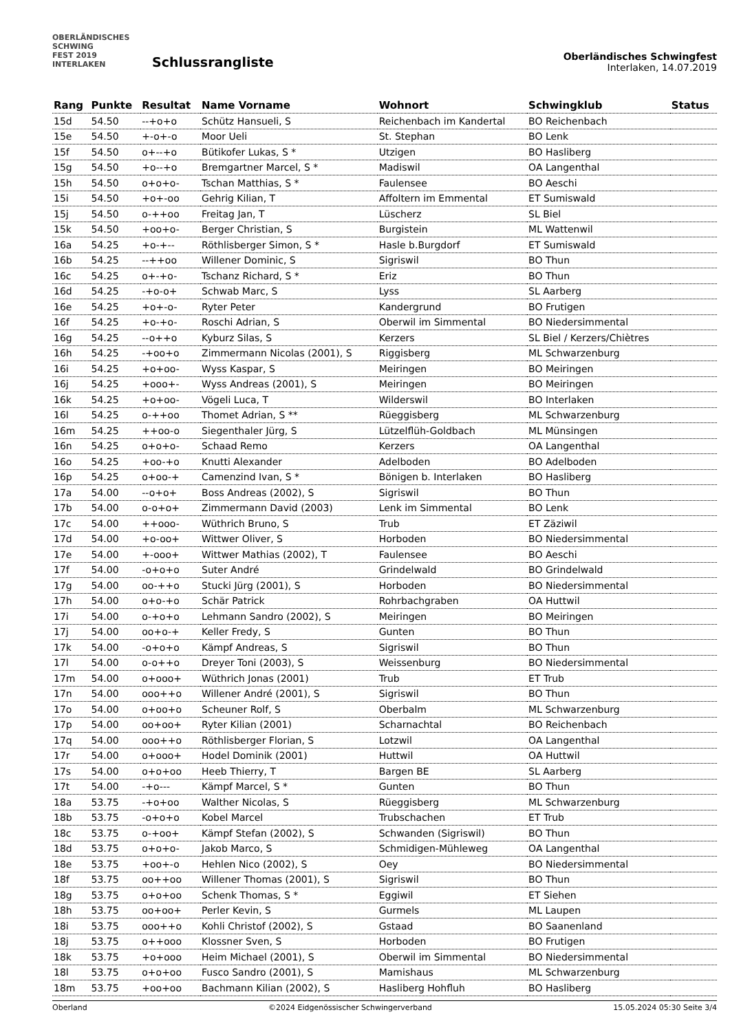OBERLÄNDISCHES
SCHWING
FEST 2019
INTERLAKEN
Schlussrangliste
Oberländisches Schwingfest
Interlaken, 14.07.2019
| Rang | Punkte | Resultat | Name Vorname | Wohnort | Schwingklub | Status |
| --- | --- | --- | --- | --- | --- | --- |
| 15d | 54.50 | --+o+o | Schütz Hansueli, S | Reichenbach im Kandertal | BO Reichenbach | |
| 15e | 54.50 | +-o+-o | Moor Ueli | St. Stephan | BO Lenk | |
| 15f | 54.50 | o+--+o | Bütikofer Lukas, S * | Utzigen | BO Hasliberg | |
| 15g | 54.50 | +o--+o | Bremgartner Marcel, S * | Madiswil | OA Langenthal | |
| 15h | 54.50 | o+o+o- | Tschan Matthias, S * | Faulensee | BO Aeschi | |
| 15i | 54.50 | +o+-oo | Gehrig Kilian, T | Affoltern im Emmental | ET Sumiswald | |
| 15j | 54.50 | o-++oo | Freitag Jan, T | Lüscherz | SL Biel | |
| 15k | 54.50 | +oo+o- | Berger Christian, S | Burgistein | ML Wattenwil | |
| 16a | 54.25 | +o-+-- | Röthlisberger Simon, S * | Hasle b.Burgdorf | ET Sumiswald | |
| 16b | 54.25 | --++oo | Willener Dominic, S | Sigriswil | BO Thun | |
| 16c | 54.25 | o+-+o- | Tschanz Richard, S * | Eriz | BO Thun | |
| 16d | 54.25 | -+o-o+ | Schwab Marc, S | Lyss | SL Aarberg | |
| 16e | 54.25 | +o+-o- | Ryter Peter | Kandergrund | BO Frutigen | |
| 16f | 54.25 | +o-+o- | Roschi Adrian, S | Oberwil im Simmental | BO Niedersimmental | |
| 16g | 54.25 | --o++o | Kyburz Silas, S | Kerzers | SL Biel / Kerzers/Chiètres | |
| 16h | 54.25 | -+oo+o | Zimmermann Nicolas (2001), S | Riggisberg | ML Schwarzenburg | |
| 16i | 54.25 | +o+oo- | Wyss Kaspar, S | Meiringen | BO Meiringen | |
| 16j | 54.25 | +ooo+- | Wyss Andreas (2001), S | Meiringen | BO Meiringen | |
| 16k | 54.25 | +o+oo- | Vögeli Luca, T | Wilderswil | BO Interlaken | |
| 16l | 54.25 | o-++oo | Thomet Adrian, S ** | Rüeggisberg | ML Schwarzenburg | |
| 16m | 54.25 | ++oo-o | Siegenthaler Jürg, S | Lützelflüh-Goldbach | ML Münsingen | |
| 16n | 54.25 | o+o+o- | Schaad Remo | Kerzers | OA Langenthal | |
| 16o | 54.25 | +oo-+o | Knutti Alexander | Adelboden | BO Adelboden | |
| 16p | 54.25 | o+oo-+ | Camenzind Ivan, S * | Bönigen b. Interlaken | BO Hasliberg | |
| 17a | 54.00 | --o+o+ | Boss Andreas (2002), S | Sigriswil | BO Thun | |
| 17b | 54.00 | o-o+o+ | Zimmermann David (2003) | Lenk im Simmental | BO Lenk | |
| 17c | 54.00 | ++ooo- | Wüthrich Bruno, S | Trub | ET Zäziwil | |
| 17d | 54.00 | +o-oo+ | Wittwer Oliver, S | Horboden | BO Niedersimmental | |
| 17e | 54.00 | +-ooo+ | Wittwer Mathias (2002), T | Faulensee | BO Aeschi | |
| 17f | 54.00 | -o+o+o | Suter André | Grindelwald | BO Grindelwald | |
| 17g | 54.00 | oo-++o | Stucki Jürg (2001), S | Horboden | BO Niedersimmental | |
| 17h | 54.00 | o+o-+o | Schär Patrick | Rohrbachgraben | OA Huttwil | |
| 17i | 54.00 | o-+o+o | Lehmann Sandro (2002), S | Meiringen | BO Meiringen | |
| 17j | 54.00 | oo+o-+ | Keller Fredy, S | Gunten | BO Thun | |
| 17k | 54.00 | -o+o+o | Kämpf Andreas, S | Sigriswil | BO Thun | |
| 17l | 54.00 | o-o++o | Dreyer Toni (2003), S | Weissenburg | BO Niedersimmental | |
| 17m | 54.00 | o+ooo+ | Wüthrich Jonas (2001) | Trub | ET Trub | |
| 17n | 54.00 | ooo++o | Willener André (2001), S | Sigriswil | BO Thun | |
| 17o | 54.00 | o+oo+o | Scheuner Rolf, S | Oberbalm | ML Schwarzenburg | |
| 17p | 54.00 | oo+oo+ | Ryter Kilian (2001) | Scharnachtal | BO Reichenbach | |
| 17q | 54.00 | ooo++o | Röthlisberger Florian, S | Lotzwil | OA Langenthal | |
| 17r | 54.00 | o+ooo+ | Hodel Dominik (2001) | Huttwil | OA Huttwil | |
| 17s | 54.00 | o+o+oo | Heeb Thierry, T | Bargen BE | SL Aarberg | |
| 17t | 54.00 | -+o--- | Kämpf Marcel, S * | Gunten | BO Thun | |
| 18a | 53.75 | -+o+oo | Walther Nicolas, S | Rüeggisberg | ML Schwarzenburg | |
| 18b | 53.75 | -o+o+o | Kobel Marcel | Trubschachen | ET Trub | |
| 18c | 53.75 | o-+oo+ | Kämpf Stefan (2002), S | Schwanden (Sigriswil) | BO Thun | |
| 18d | 53.75 | o+o+o- | Jakob Marco, S | Schmidigen-Mühleweg | OA Langenthal | |
| 18e | 53.75 | +oo+-o | Hehlen Nico (2002), S | Oey | BO Niedersimmental | |
| 18f | 53.75 | oo++oo | Willener Thomas (2001), S | Sigriswil | BO Thun | |
| 18g | 53.75 | o+o+oo | Schenk Thomas, S * | Eggiwil | ET Siehen | |
| 18h | 53.75 | oo+oo+ | Perler Kevin, S | Gurmels | ML Laupen | |
| 18i | 53.75 | ooo++o | Kohli Christof (2002), S | Gstaad | BO Saanenland | |
| 18j | 53.75 | o++ooo | Klossner Sven, S | Horboden | BO Frutigen | |
| 18k | 53.75 | +o+ooo | Heim Michael (2001), S | Oberwil im Simmental | BO Niedersimmental | |
| 18l | 53.75 | o+o+oo | Fusco Sandro (2001), S | Mamishaus | ML Schwarzenburg | |
| 18m | 53.75 | +oo+oo | Bachmann Kilian (2002), S | Hasliberg Hohfluh | BO Hasliberg | |
Oberland ©2024 Eidgenössischer Schwingerverband 15.05.2024 05:30 Seite 3/4